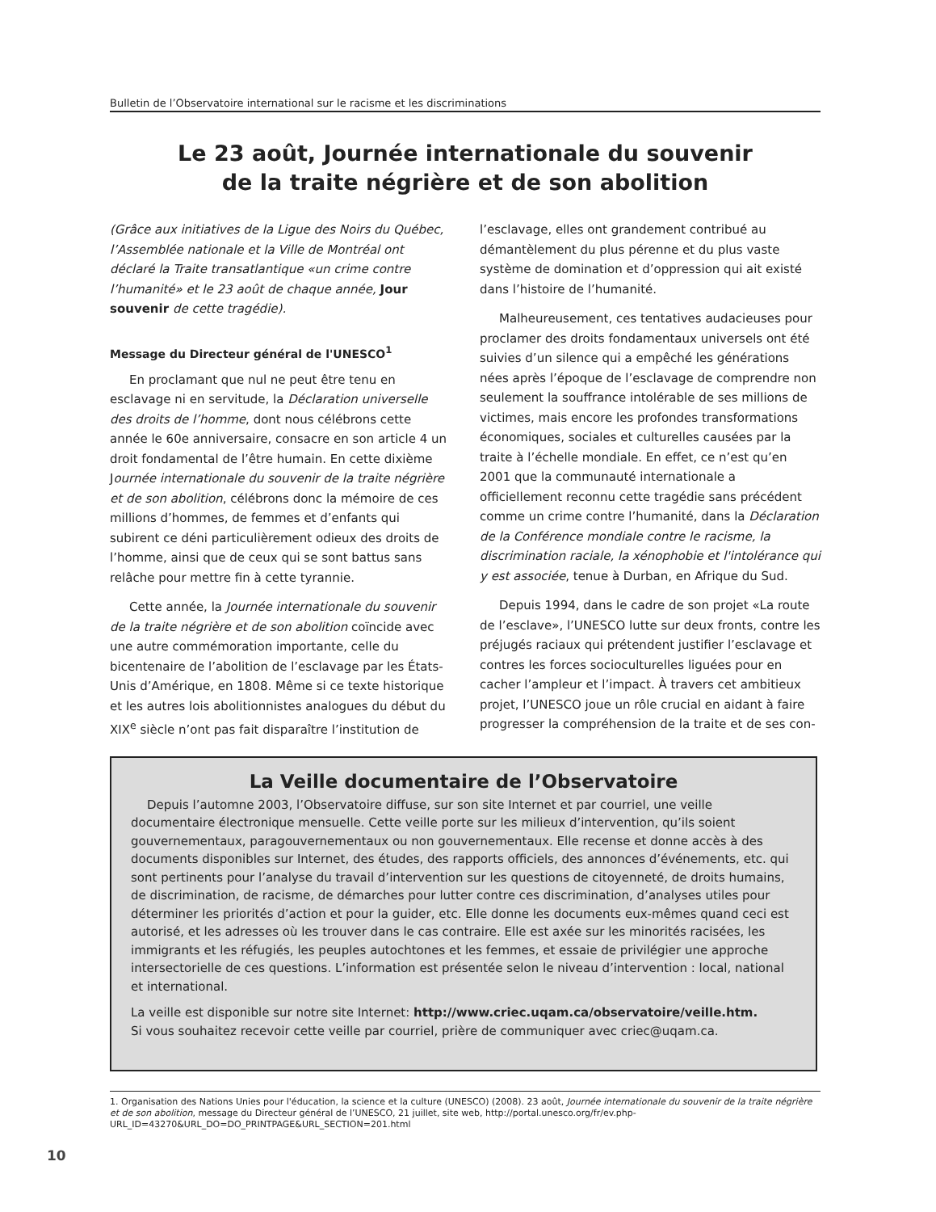Bulletin de l’Observatoire international sur le racisme et les discriminations
Le 23 août, Journée internationale du souvenir
de la traite négrière et de son abolition
(Grâce aux initiatives de la Ligue des Noirs du Québec, l’Assemblée nationale et la Ville de Montréal ont déclaré la Traite transatlantique «un crime contre l’humanité» et le 23 août de chaque année, Jour souvenir de cette tragédie).
Message du Directeur général de l'UNESCO<sup>1</sup>
En proclamant que nul ne peut être tenu en esclavage ni en servitude, la Déclaration universelle des droits de l’homme, dont nous célébrons cette année le 60e anniversaire, consacre en son article 4 un droit fondamental de l’être humain. En cette dixième Journée internationale du souvenir de la traite négrière et de son abolition, célébrons donc la mémoire de ces millions d’hommes, de femmes et d’enfants qui subirent ce déni particulièrement odieux des droits de l’homme, ainsi que de ceux qui se sont battus sans relâche pour mettre fin à cette tyrannie.
Cette année, la Journée internationale du souvenir de la traite négrière et de son abolition coïncide avec une autre commémoration importante, celle du bicentenaire de l’abolition de l’esclavage par les États-Unis d’Amérique, en 1808. Même si ce texte historique et les autres lois abolitionnistes analogues du début du XIX<sup>e</sup> siècle n’ont pas fait disparaître l’institution de
l’esclavage, elles ont grandement contribué au démantèlement du plus pérenne et du plus vaste système de domination et d’oppression qui ait existé dans l’histoire de l’humanité.
Malheureusement, ces tentatives audacieuses pour proclamer des droits fondamentaux universels ont été suivies d’un silence qui a empêché les générations nées après l’époque de l’esclavage de comprendre non seulement la souffrance intolérable de ses millions de victimes, mais encore les profondes transformations économiques, sociales et culturelles causées par la traite à l’échelle mondiale. En effet, ce n’est qu’en 2001 que la communauté internationale a officiellement reconnu cette tragédie sans précédent comme un crime contre l’humanité, dans la Déclaration de la Conférence mondiale contre le racisme, la discrimination raciale, la xénophobie et l'intolérance qui y est associée, tenue à Durban, en Afrique du Sud.
Depuis 1994, dans le cadre de son projet «La route de l’esclave», l’UNESCO lutte sur deux fronts, contre les préjugés raciaux qui prétendent justifier l’esclavage et contres les forces socioculturelles liguées pour en cacher l’ampleur et l’impact. À travers cet ambitieux projet, l’UNESCO joue un rôle crucial en aidant à faire progresser la compréhension de la traite et de ses con-
La Veille documentaire de l’Observatoire
Depuis l’automne 2003, l’Observatoire diffuse, sur son site Internet et par courriel, une veille documentaire électronique mensuelle. Cette veille porte sur les milieux d’intervention, qu’ils soient gouvernementaux, paragouvernementaux ou non gouvernementaux. Elle recense et donne accès à des documents disponibles sur Internet, des études, des rapports officiels, des annonces d’événements, etc. qui sont pertinents pour l’analyse du travail d’intervention sur les questions de citoyenneté, de droits humains, de discrimination, de racisme, de démarches pour lutter contre ces discrimination, d’analyses utiles pour déterminer les priorités d’action et pour la guider, etc. Elle donne les documents eux-mêmes quand ceci est autorisé, et les adresses où les trouver dans le cas contraire. Elle est axée sur les minorités racisées, les immigrants et les réfugiés, les peuples autochtones et les femmes, et essaie de privilégier une approche intersectorielle de ces questions. L’information est présentée selon le niveau d’intervention : local, national et international.
La veille est disponible sur notre site Internet: http://www.criec.uqam.ca/observatoire/veille.htm.
Si vous souhaitez recevoir cette veille par courriel, prière de communiquer avec criec@uqam.ca.
1. Organisation des Nations Unies pour l'éducation, la science et la culture (UNESCO) (2008). 23 août, Journée internationale du souvenir de la traite négrière et de son abolition, message du Directeur général de l’UNESCO, 21 juillet, site web, http://portal.unesco.org/fr/ev.php-URL_ID=43270&URL_DO=DO_PRINTPAGE&URL_SECTION=201.html
10